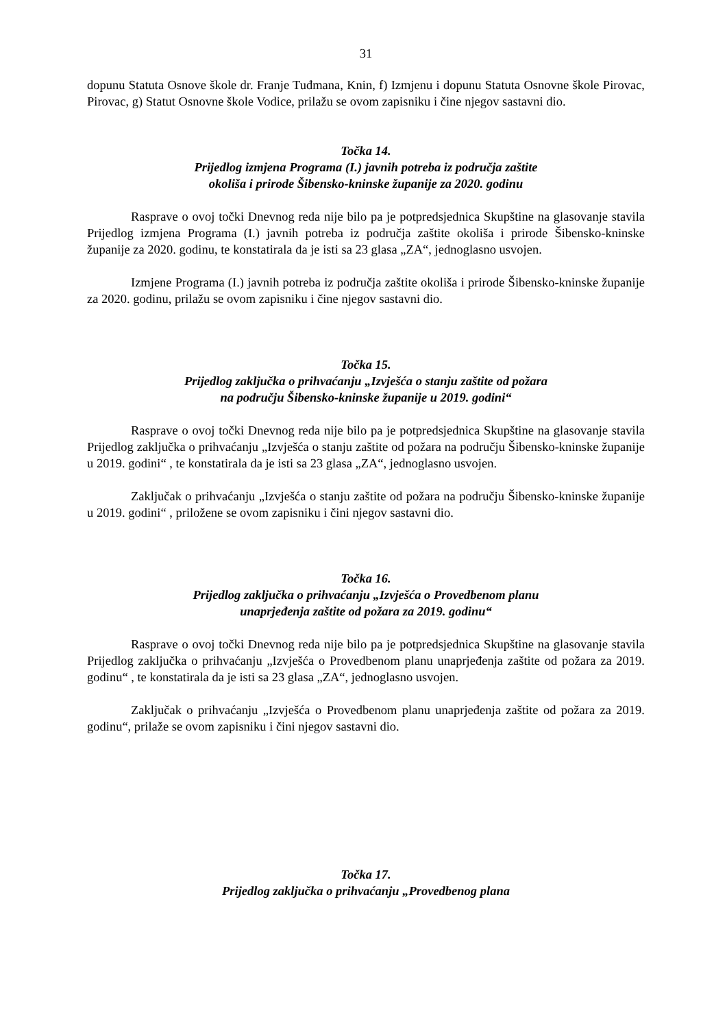31
dopunu Statuta Osnove škole dr. Franje Tuđmana, Knin, f) Izmjenu i dopunu Statuta Osnovne škole Pirovac, Pirovac, g) Statut Osnovne škole Vodice, prilažu se ovom zapisniku i čine njegov sastavni dio.
Točka 14.
Prijedlog izmjena Programa (I.) javnih potreba iz područja zaštite
okoliša i prirode Šibensko-kninske županije za 2020. godinu
Rasprave o ovoj točki Dnevnog reda nije bilo pa je potpredsjednica Skupštine na glasovanje stavila Prijedlog izmjena Programa (I.) javnih potreba iz područja zaštite okoliša i prirode Šibensko-kninske županije za 2020. godinu, te konstatirala da je isti sa 23 glasa „ZA“, jednoglasno usvojen.
Izmjene Programa (I.) javnih potreba iz područja zaštite okoliša i prirode Šibensko-kninske županije za 2020. godinu, prilažu se ovom zapisniku i čine njegov sastavni dio.
Točka 15.
Prijedlog zaključka o prihvaćanju „Izvješća o stanju zaštite od požara
na području Šibensko-kninske županije u 2019. godini“
Rasprave o ovoj točki Dnevnog reda nije bilo pa je potpredsjednica Skupštine na glasovanje stavila Prijedlog zaključka o prihvaćanju „Izvješća o stanju zaštite od požara na području Šibensko-kninske županije u 2019. godini“ , te konstatirala da je isti sa 23 glasa „ZA“, jednoglasno usvojen.
Zaključak o prihvaćanju „Izvješća o stanju zaštite od požara na području Šibensko-kninske županije u 2019. godini“ , priložene se ovom zapisniku i čini njegov sastavni dio.
Točka 16.
Prijedlog zaključka o prihvaćanju „Izvješća o Provedbenom planu
unaprjeđenja zaštite od požara za 2019. godinu“
Rasprave o ovoj točki Dnevnog reda nije bilo pa je potpredsjednica Skupštine na glasovanje stavila Prijedlog zaključka o prihvaćanju „Izvješća o Provedbenom planu unaprjeđenja zaštite od požara za 2019. godinu“ , te konstatirala da je isti sa 23 glasa „ZA“, jednoglasno usvojen.
Zaključak o prihvaćanju „Izvješća o Provedbenom planu unaprjeđenja zaštite od požara za 2019. godinu“, prilaže se ovom zapisniku i čini njegov sastavni dio.
Točka 17.
Prijedlog zaključka o prihvaćanju „Provedbenog plana